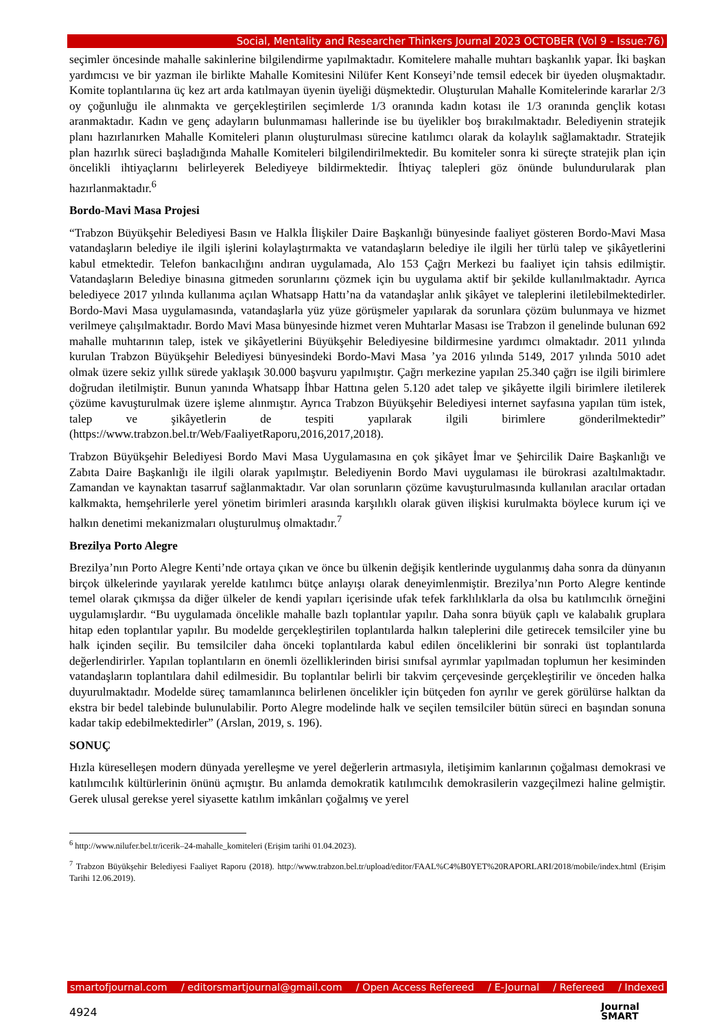Social, Mentality and Researcher Thinkers Journal 2023 OCTOBER (Vol 9 - Issue:76)
seçimler öncesinde mahalle sakinlerine bilgilendirme yapılmaktadır. Komitelere mahalle muhtarı başkanlık yapar. İki başkan yardımcısı ve bir yazman ile birlikte Mahalle Komitesini Nilüfer Kent Konseyi’nde temsil edecek bir üyeden oluşmaktadır. Komite toplantılarına üç kez art arda katılmayan üyenin üyeliği düşmektedir. Oluşturulan Mahalle Komitelerinde kararlar 2/3 oy çoğunluğu ile alınmakta ve gerçekleştirilen seçimlerde 1/3 oranında kadın kotası ile 1/3 oranında gençlik kotası aranmaktadır. Kadın ve genç adayların bulunmaması hallerinde ise bu üyelikler boş bırakılmaktadır. Belediyenin stratejik planı hazırlanırken Mahalle Komiteleri planın oluşturulması sürecine katılımcı olarak da kolaylık sağlamaktadır. Stratejik plan hazırlık süreci başladığında Mahalle Komiteleri bilgilendirilmektedir. Bu komiteler sonra ki süreçte stratejik plan için öncelikli ihtiyaçlarını belirleyerek Belediyeye bildirmektedir. İhtiyaç talepleri göz önünde bulundurularak plan hazırlanmaktadır.<sup>6</sup>
Bordo-Mavi Masa Projesi
“Trabzon Büyükşehir Belediyesi Basın ve Halkla İlişkiler Daire Başkanlığı bünyesinde faaliyet gösteren Bordo-Mavi Masa vatandaşların belediye ile ilgili işlerini kolaylaştırmakta ve vatandaşların belediye ile ilgili her türlü talep ve şikâyetlerini kabul etmektedir. Telefon bankacılığını andıran uygulamada, Alo 153 Çağrı Merkezi bu faaliyet için tahsis edilmiştir. Vatandaşların Belediye binasına gitmeden sorunlarını çözmek için bu uygulama aktif bir şekilde kullanılmaktadır. Ayrıca belediyece 2017 yılında kullanıma açılan Whatsapp Hattı’na da vatandaşlar anlık şikâyet ve taleplerini iletilebilmektedirler. Bordo-Mavi Masa uygulamasında, vatandaşlarla yüz yüze görüşmeler yapılarak da sorunlara çözüm bulunmaya ve hizmet verilmeye çalışılmaktadır. Bordo Mavi Masa bünyesinde hizmet veren Muhtarlar Masası ise Trabzon il genelinde bulunan 692 mahalle muhtarının talep, istek ve şikâyetlerini Büyükşehir Belediyesine bildirmesine yardımcı olmaktadır. 2011 yılında kurulan Trabzon Büyükşehir Belediyesi bünyesindeki Bordo-Mavi Masa ’ya 2016 yılında 5149, 2017 yılında 5010 adet olmak üzere sekiz yıllık sürede yaklaşık 30.000 başvuru yapılmıştır. Çağrı merkezine yapılan 25.340 çağrı ise ilgili birimlere doğrudan iletilmiştir. Bunun yanında Whatsapp İhbar Hattına gelen 5.120 adet talep ve şikâyette ilgili birimlere iletilerek çözüme kavuşturulmak üzere işleme alınmıştır. Ayrıca Trabzon Büyükşehir Belediyesi internet sayfasına yapılan tüm istek, talep ve şikâyetlerin de tespiti yapılarak ilgili birimlere gönderilmektedir” (https://www.trabzon.bel.tr/Web/FaaliyetRaporu,2016,2017,2018).
Trabzon Büyükşehir Belediyesi Bordo Mavi Masa Uygulamasına en çok şikâyet İmar ve Şehircilik Daire Başkanlığı ve Zabıta Daire Başkanlığı ile ilgili olarak yapılmıştır. Belediyenin Bordo Mavi uygulaması ile bürokrasi azaltılmaktadır. Zamandan ve kaynaktan tasarruf sağlanmaktadır. Var olan sorunların çözüme kavuşturulmasında kullanılan aracılar ortadan kalkmakta, hemşehrilerle yerel yönetim birimleri arasında karşılıklı olarak güven ilişkisi kurulmakta böylece kurum içi ve halkın denetimi mekanizmaları oluşturulmuş olmaktadır.<sup>7</sup>
Brezilya Porto Alegre
Brezilya’nın Porto Alegre Kenti’nde ortaya çıkan ve önce bu ülkenin değişik kentlerinde uygulanmış daha sonra da dünyanın birçok ülkelerinde yayılarak yerelde katılımcı bütçe anlayışı olarak deneyimlenmiştir. Brezilya’nın Porto Alegre kentinde temel olarak çıkmışsa da diğer ülkeler de kendi yapıları içerisinde ufak tefek farklılıklarla da olsa bu katılımcılık örneğini uygulamışlardır. “Bu uygulamada öncelikle mahalle bazlı toplantılar yapılır. Daha sonra büyük çaplı ve kalabalık gruplara hitap eden toplantılar yapılır. Bu modelde gerçekleştirilen toplantılarda halkın taleplerini dile getirecek temsilciler yine bu halk içinden seçilir. Bu temsilciler daha önceki toplantılarda kabul edilen önceliklerini bir sonraki üst toplantılarda değerlendirirler. Yapılan toplantıların en önemli özelliklerinden birisi sınıfsal ayrımlar yapılmadan toplumun her kesiminden vatandaşların toplantılara dahil edilmesidir. Bu toplantılar belirli bir takvim çerçevesinde gerçekleştirilir ve önceden halka duyurulmaktadır. Modelde süreç tamamlanınca belirlenen öncelikler için bütçeden fon ayrılır ve gerek görülürse halktan da ekstra bir bedel talebinde bulunulabilir. Porto Alegre modelinde halk ve seçilen temsilciler bütün süreci en başından sonuna kadar takip edebilmektedirler” (Arslan, 2019, s. 196).
SONUÇ
Hızla küreselleşen modern dünyada yerelleşme ve yerel değerlerin artmasıyla, iletişimim kanlarının çoğalması demokrasi ve katılımcılık kültürlerinin önünü açmıştır. Bu anlamda demokratik katılımcılık demokrasilerin vazgeçilmezi haline gelmiştir. Gerek ulusal gerekse yerel siyasette katılım imkânları çoğalmış ve yerel
<sup>6</sup> http://www.nilufer.bel.tr/icerik–24-mahalle_komiteleri (Erişim tarihi 01.04.2023).
<sup>7</sup> Trabzon Büyükşehir Belediyesi Faaliyet Raporu (2018). http://www.trabzon.bel.tr/upload/editor/FAAL%C4%B0YET%20RAPORLARI/2018/mobile/index.html (Erişim Tarihi 12.06.2019).
smartofjournal.com / editorsmartjournal@gmail.com / Open Access Refereed / E-Journal / Refereed / Indexed
4924
Journal
SMART